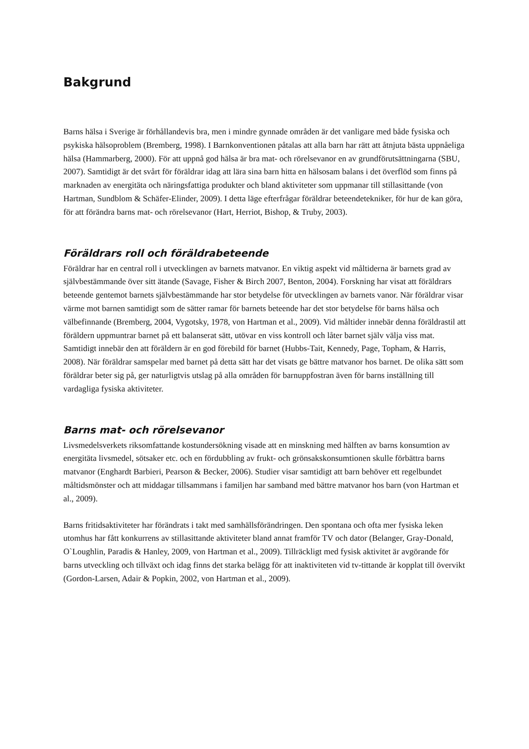Bakgrund
Barns hälsa i Sverige är förhållandevis bra, men i mindre gynnade områden är det vanligare med både fysiska och psykiska hälsoproblem (Bremberg, 1998). I Barnkonventionen påtalas att alla barn har rätt att åtnjuta bästa uppnåeliga hälsa (Hammarberg, 2000). För att uppnå god hälsa är bra mat- och rörelsevanor en av grundförutsättningarna (SBU, 2007). Samtidigt är det svårt för föräldrar idag att lära sina barn hitta en hälsosam balans i det överflöd som finns på marknaden av energitäta och näringsfattiga produkter och bland aktiviteter som uppmanar till stillasittande (von Hartman, Sundblom & Schäfer-Elinder, 2009). I detta läge efterfrågar föräldrar beteendetekniker, för hur de kan göra, för att förändra barns mat- och rörelsevanor (Hart, Herriot, Bishop, & Truby, 2003).
Föräldrars roll och föräldrabeteende
Föräldrar har en central roll i utvecklingen av barnets matvanor. En viktig aspekt vid måltiderna är barnets grad av självbestämmande över sitt ätande (Savage, Fisher & Birch 2007, Benton, 2004). Forskning har visat att föräldrars beteende gentemot barnets självbestämmande har stor betydelse för utvecklingen av barnets vanor. När föräldrar visar värme mot barnen samtidigt som de sätter ramar för barnets beteende har det stor betydelse för barns hälsa och välbefinnande (Bremberg, 2004, Vygotsky, 1978, von Hartman et al., 2009). Vid måltider innebär denna föräldrastil att föräldern uppmuntrar barnet på ett balanserat sätt, utövar en viss kontroll och låter barnet själv välja viss mat. Samtidigt innebär den att föräldern är en god förebild för barnet (Hubbs-Tait, Kennedy, Page, Topham, & Harris, 2008). När föräldrar samspelar med barnet på detta sätt har det visats ge bättre matvanor hos barnet. De olika sätt som föräldrar beter sig på, ger naturligtvis utslag på alla områden för barnuppfostran även för barns inställning till vardagliga fysiska aktiviteter.
Barns mat- och rörelsevanor
Livsmedelsverkets riksomfattande kostundersökning visade att en minskning med hälften av barns konsumtion av energitäta livsmedel, sötsaker etc. och en fördubbling av frukt- och grönsakskonsumtionen skulle förbättra barns matvanor (Enghardt Barbieri, Pearson & Becker, 2006). Studier visar samtidigt att barn behöver ett regelbundet måltidsmönster och att middagar tillsammans i familjen har samband med bättre matvanor hos barn (von Hartman et al., 2009).
Barns fritidsaktiviteter har förändrats i takt med samhällsförändringen. Den spontana och ofta mer fysiska leken utomhus har fått konkurrens av stillasittande aktiviteter bland annat framför TV och dator (Belanger, Gray-Donald, O`Loughlin, Paradis & Hanley, 2009, von Hartman et al., 2009). Tillräckligt med fysisk aktivitet är avgörande för barns utveckling och tillväxt och idag finns det starka belägg för att inaktiviteten vid tv-tittande är kopplat till övervikt (Gordon-Larsen, Adair & Popkin, 2002, von Hartman et al., 2009).